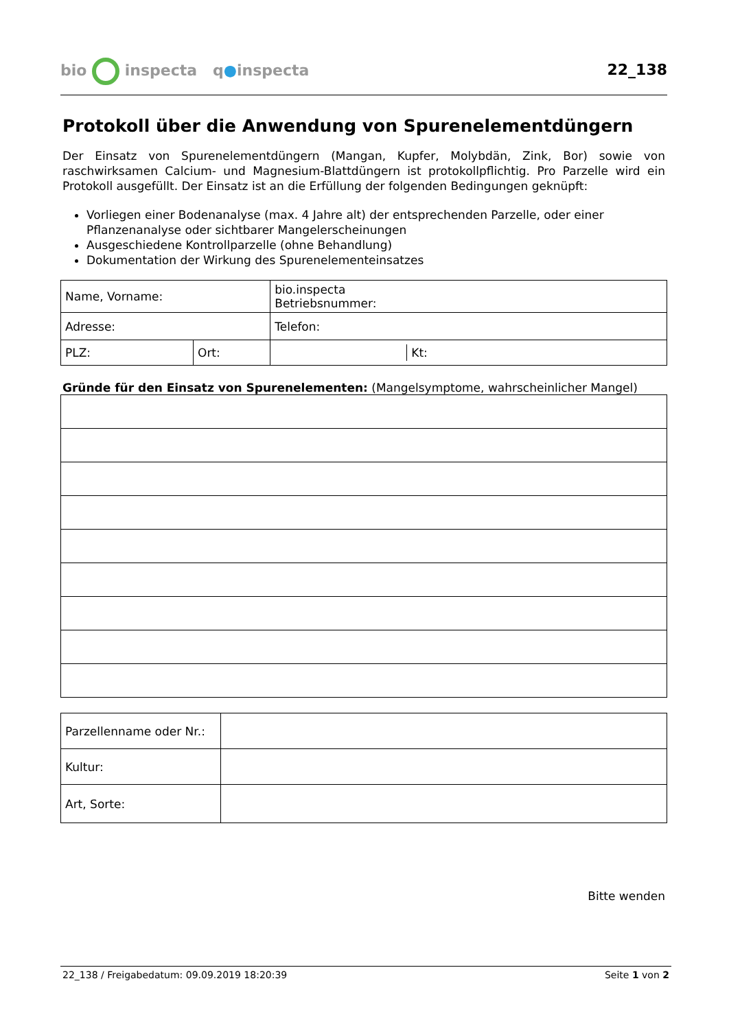bio inspecta q●inspecta
22_138
Protokoll über die Anwendung von Spurenelementdüngern
Der Einsatz von Spurenelementdüngern (Mangan, Kupfer, Molybdän, Zink, Bor) sowie von raschwirksamen Calcium- und Magnesium-Blattdüngern ist protokollpflichtig. Pro Parzelle wird ein Protokoll ausgefüllt. Der Einsatz ist an die Erfüllung der folgenden Bedingungen geknüpft:
Vorliegen einer Bodenanalyse (max. 4 Jahre alt) der entsprechenden Parzelle, oder einer Pflanzenanalyse oder sichtbarer Mangelerscheinungen
Ausgeschiedene Kontrollparzelle (ohne Behandlung)
Dokumentation der Wirkung des Spurenelementeinsatzes
| Name, Vorname: | | bio.inspecta Betriebsnummer: |
| Adresse: | | Telefon: |
| PLZ: | Ort: | / / Kt: / |
Gründe für den Einsatz von Spurenelementen: (Mangelsymptome, wahrscheinlicher Mangel)
| Parzellenname oder Nr.: | |
| Kultur: | |
| Art, Sorte: | |
Bitte wenden
22_138 / Freigabedatum: 09.09.2019 18:20:39 Seite 1 von 2